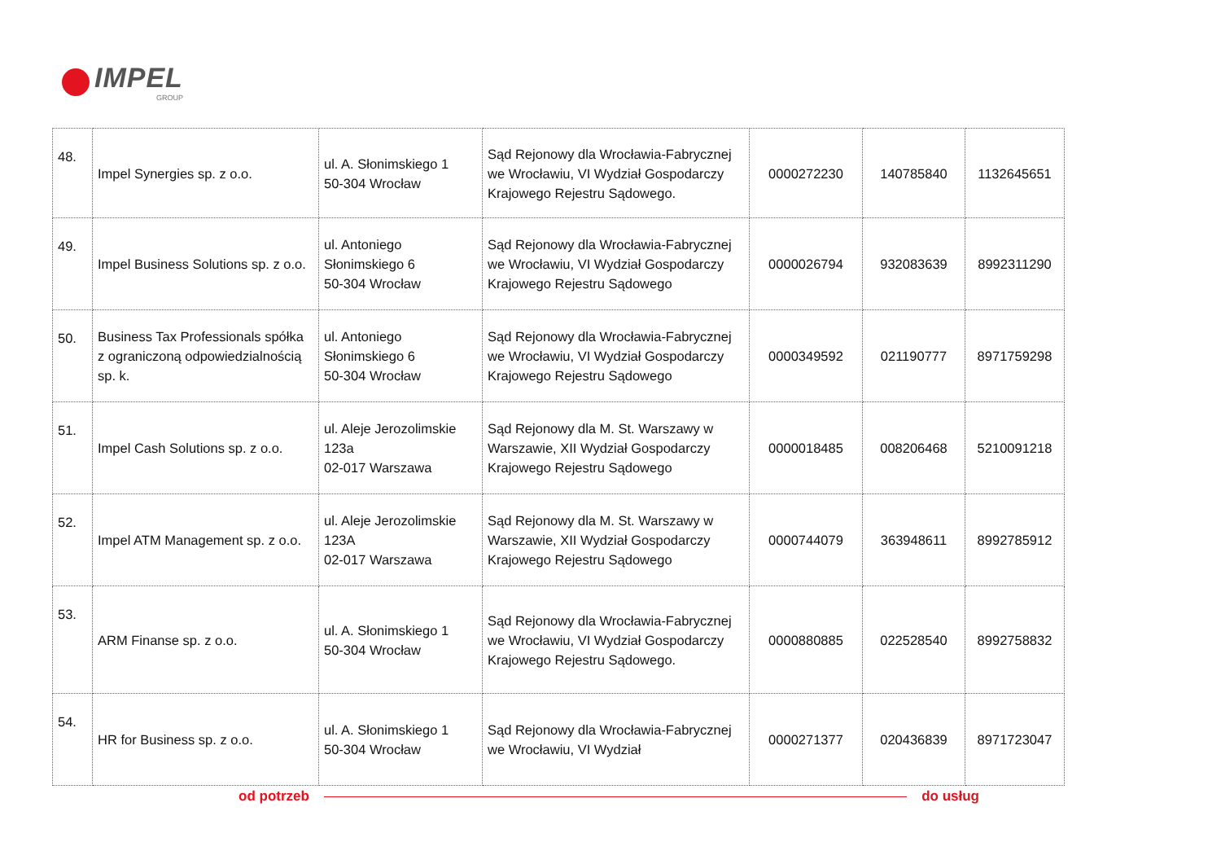IMPEL
GROUP
| 48. | Impel Synergies sp. z o.o. | ul. A. Słonimskiego 1 50-304 Wrocław | Sąd Rejonowy dla Wrocławia-Fabrycznej we Wrocławiu, VI Wydział Gospodarczy Krajowego Rejestru Sądowego. | 0000272230 | 140785840 | 1132645651 |
| 49. | Impel Business Solutions sp. z o.o. | ul. Antoniego Słonimskiego 6 50-304 Wrocław | Sąd Rejonowy dla Wrocławia-Fabrycznej we Wrocławiu, VI Wydział Gospodarczy Krajowego Rejestru Sądowego | 0000026794 | 932083639 | 8992311290 |
| 50. | Business Tax Professionals spółka z ograniczoną odpowiedzialnością sp. k. | ul. Antoniego Słonimskiego 6 50-304 Wrocław | Sąd Rejonowy dla Wrocławia-Fabrycznej we Wrocławiu, VI Wydział Gospodarczy Krajowego Rejestru Sądowego | 0000349592 | 021190777 | 8971759298 |
| 51. | Impel Cash Solutions sp. z o.o. | ul. Aleje Jerozolimskie 123a 02-017 Warszawa | Sąd Rejonowy dla M. St. Warszawy w Warszawie, XII Wydział Gospodarczy Krajowego Rejestru Sądowego | 0000018485 | 008206468 | 5210091218 |
| 52. | Impel ATM Management sp. z o.o. | ul. Aleje Jerozolimskie 123A 02-017 Warszawa | Sąd Rejonowy dla M. St. Warszawy w Warszawie, XII Wydział Gospodarczy Krajowego Rejestru Sądowego | 0000744079 | 363948611 | 8992785912 |
| 53. | ARM Finanse sp. z o.o. | ul. A. Słonimskiego 1 50-304 Wrocław | Sąd Rejonowy dla Wrocławia-Fabrycznej we Wrocławiu, VI Wydział Gospodarczy Krajowego Rejestru Sądowego. | 0000880885 | 022528540 | 8992758832 |
| 54. | HR for Business sp. z o.o. | ul. A. Słonimskiego 1 50-304 Wrocław | Sąd Rejonowy dla Wrocławia-Fabrycznej we Wrocławiu, VI Wydział | 0000271377 | 020436839 | 8971723047 |
od potrzeb do usług